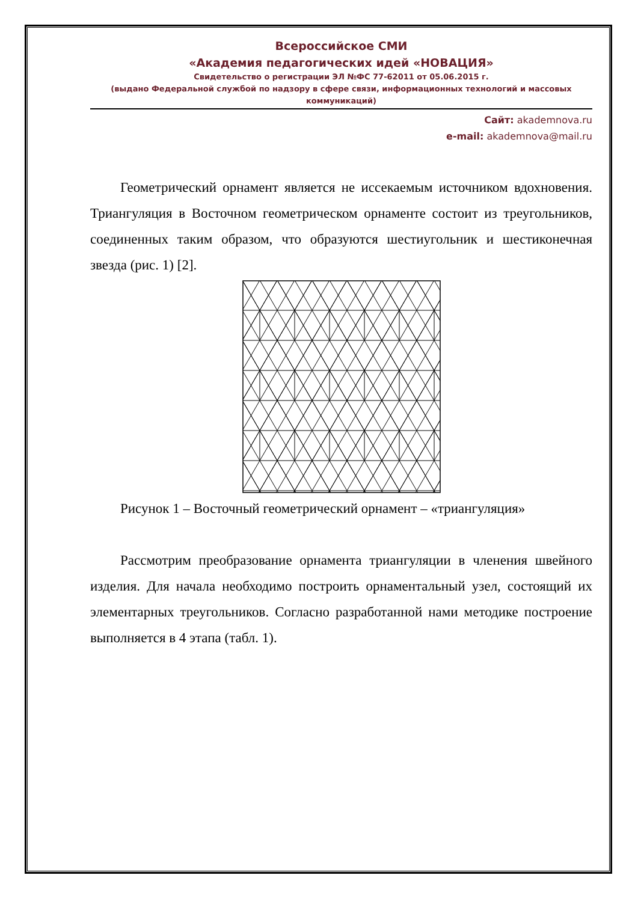Всероссийское СМИ
«Академия педагогических идей «НОВАЦИЯ»
Свидетельство о регистрации ЭЛ №ФС 77-62011 от 05.06.2015 г.
(выдано Федеральной службой по надзору в сфере связи, информационных технологий и массовых коммуникаций)
Сайт: akademnova.ru
e-mail: akademnova@mail.ru
Геометрический орнамент является не иссекаемым источником вдохновения. Триангуляция в Восточном геометрическом орнаменте состоит из треугольников, соединенных таким образом, что образуются шестиугольник и шестиконечная звезда (рис. 1) [2].
Рисунок 1 – Восточный геометрический орнамент – «триангуляция»
Рассмотрим преобразование орнамента триангуляции в членения швейного изделия. Для начала необходимо построить орнаментальный узел, состоящий их элементарных треугольников. Согласно разработанной нами методике построение выполняется в 4 этапа (табл. 1).